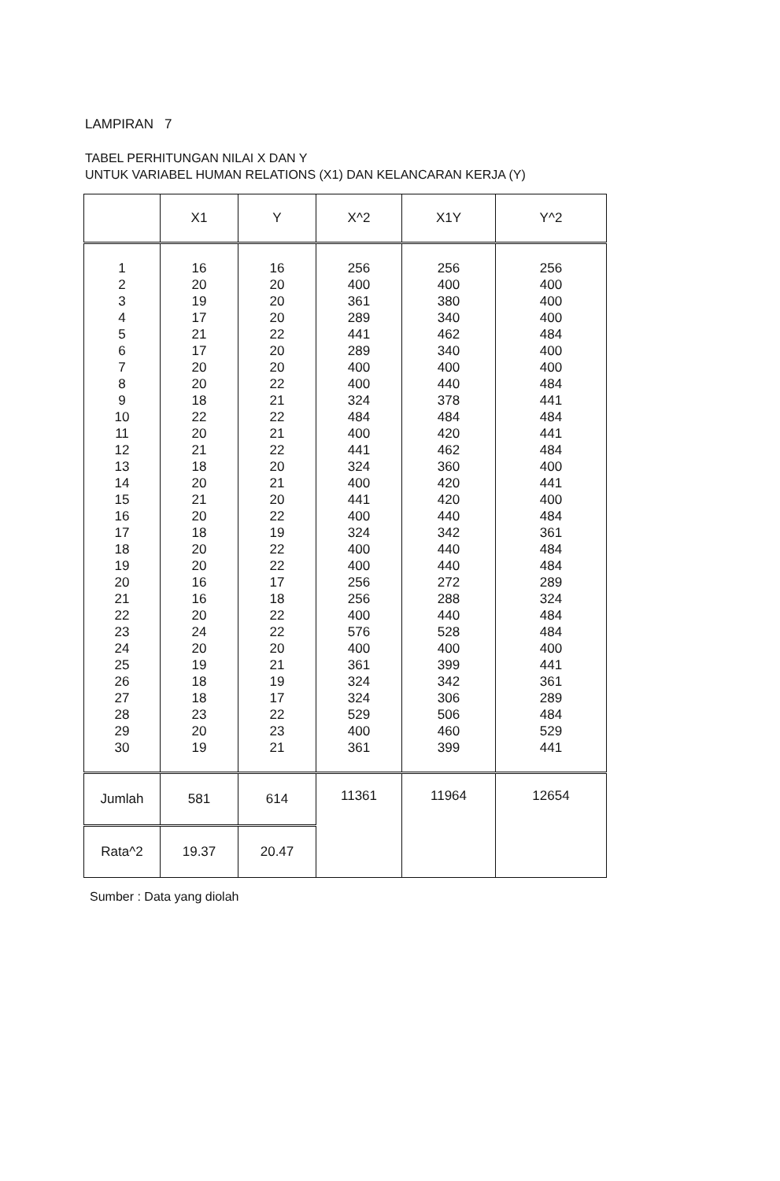LAMPIRAN 7
TABEL PERHITUNGAN NILAI X DAN Y
UNTUK VARIABEL HUMAN RELATIONS (X1) DAN KELANCARAN KERJA (Y)
| | X1 | Y | X^2 | X1Y | Y^2 |
| --- | --- | --- | --- | --- | --- |
| 1 2 3 4 5 6 7 8 9 10 11 12 13 14 15 16 17 18 19 20 21 22 23 24 25 26 27 28 29 30 | 16 20 19 17 21 17 20 20 18 22 20 21 18 20 21 20 18 20 20 16 16 20 24 20 19 18 18 23 20 19 | 16 20 20 20 22 20 20 22 21 22 21 22 20 21 20 22 19 22 22 17 18 22 22 20 21 19 17 22 23 21 | 256 400 361 289 441 289 400 400 324 484 400 441 324 400 441 400 324 400 400 256 256 400 576 400 361 324 324 529 400 361 | 256 400 380 340 462 340 400 440 378 484 420 462 360 420 420 440 342 440 440 272 288 440 528 400 399 342 306 506 460 399 | 256 400 400 400 484 400 400 484 441 484 441 484 400 441 400 484 361 484 484 289 324 484 484 400 441 361 289 484 529 441 |
| Jumlah | 581 | 614 | 11361 | 11964 | 12654 |
| Rata^2 | 19.37 | 20.47 | | | |
Sumber : Data yang diolah